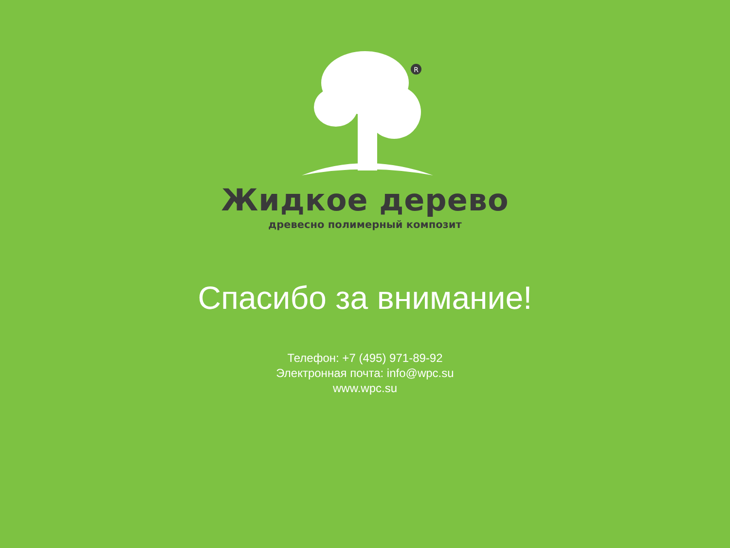R
Жидкое дерево
древесно полимерный композит
Спасибо за внимание!
Телефон: +7 (495) 971-89-92
Электронная почта: info@wpc.su
www.wpc.su